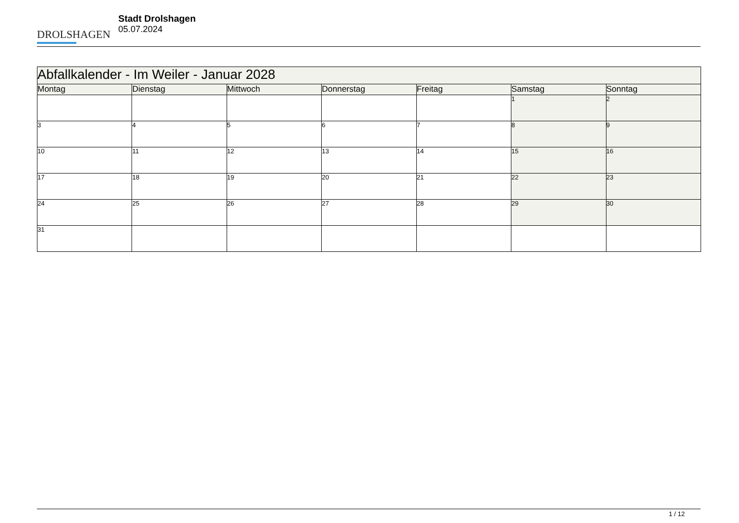DROLSHAGEN
Stadt Drolshagen
05.07.2024
| Abfallkalender - Im Weiler - Januar 2028 | | | | | | |
| Montag | Dienstag | Mittwoch | Donnerstag | Freitag | Samstag | Sonntag |
| | | | | | 1 | 2 |
| 3 | 4 | 5 | 6 | 7 | 8 | 9 |
| 10 | 11 | 12 | 13 | 14 | 15 | 16 |
| 17 | 18 | 19 | 20 | 21 | 22 | 23 |
| 24 | 25 | 26 | 27 | 28 | 29 | 30 |
| 31 | | | | | | |
1 / 12